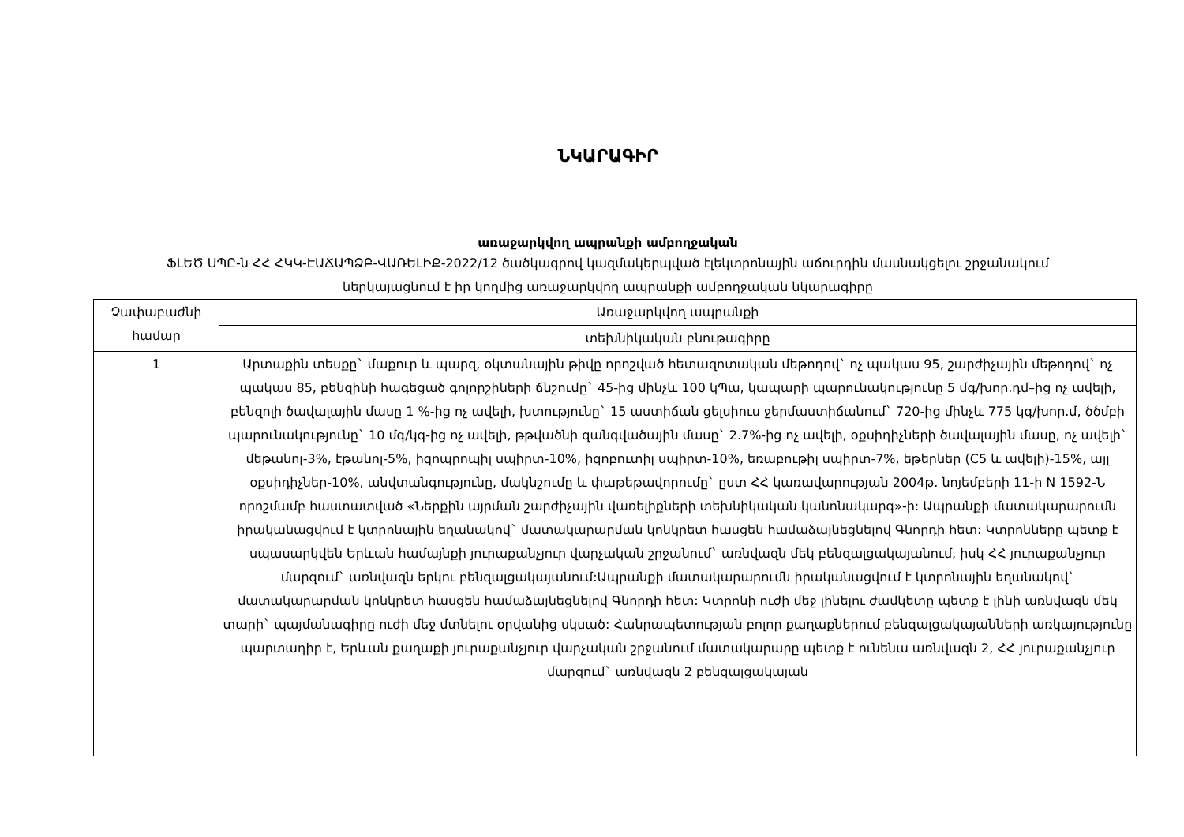ՆԿԱՐԱԳԻՐ
առաջարկվող ապրանքի ամբողջական
ՖԼԵԾ ՍՊԸ-ն ՀՀ ՀԿԿ-ԷԱՃԱՊՁԲ-ՎԱՌԵԼԻՔ-2022/12 ծածկագրով կազմակերպված էլեկտրոնային աճուրդին մասնակցելու շրջանակում ներկայացնում է իր կողմից առաջարկվող ապրանքի ամբողջական նկարագիրը
| Չափաբաժնի համար | Առաջարկվող ապրանքի |
| --- | --- |
| | տեխնիկական բնութագիրը |
| 1 | Արտաքին տեսքը` մաքուր և պարզ, օկտանային թիվը որոշված հետազոտական մեթոդով` ոչ պակաս 95, շարժիչային մեթոդով` ոչ պակաս 85, բենզինի հագեցած գոլորշիների ճնշումը` 45-ից մինչև 100 կՊա, կապարի պարունակությունը 5 մգ/խոր.դմ–ից ոչ ավելի, բենզոլի ծավալային մասը 1 %-ից ոչ ավելի, խտությունը` 15 աստիճան ցելսիուս ջերմաստիճանում` 720-ից մինչև 775 կգ/խոր.մ, ծծմբի պարունակությունը` 10 մգ/կգ-ից ոչ ավելի, թթվածնի զանգվածային մասը` 2.7%-ից ոչ ավելի, օքսիդիչների ծավալային մասը, ոչ ավելի` մեթանոլ-3%, էթանոլ-5%, իզոպրոպիլ սպիրտ-10%, իզոբուտիլ սպիրտ-10%, եռաբութիլ սպիրտ-7%, եթերներ (C5 և ավելի)-15%, այլ օքսիդիչներ-10%, անվտանգությունը, մակնշումը և փաթեթավորումը` ըստ ՀՀ կառավարության 2004թ. նոյեմբերի 11-ի N 1592-Ն որոշմամբ հաստատված «Ներքին այրման շարժիչային վառելիքների տեխնիկական կանոնակարգ»-ի: Ապրանքի մատակարարումն իրականացվում է կտրոնային եղանակով` մատակարարման կոնկրետ հասցեն համաձայնեցնելով Գնորդի հետ: Կտրոնները պետք է սպասարկվեն Երևան համայնքի յուրաքանչյուր վարչական շրջանում` առնվազն մեկ բենզալցակայանում, իսկ ՀՀ յուրաքանչյուր մարզում` առնվազն երկու բենզալցակայանում:Ապրանքի մատակարարումն իրականացվում է կտրոնային եղանակով` մատակարարման կոնկրետ հասցեն համաձայնեցնելով Գնորդի հետ: Կտրոնի ուժի մեջ լինելու ժամկետը պետք է լինի առնվազն մեկ տարի` պայմանագիրը ուժի մեջ մտնելու օրվանից սկսած: Հանրապետության բոլոր քաղաքներում բենզալցակայանների առկայությունը պարտադիր է, Երևան քաղաքի յուրաքանչյուր վարչական շրջանում մատակարարը պետք է ունենա առնվազն 2, ՀՀ յուրաքանչյուր մարզում` առնվազն 2 բենզալցակայան |